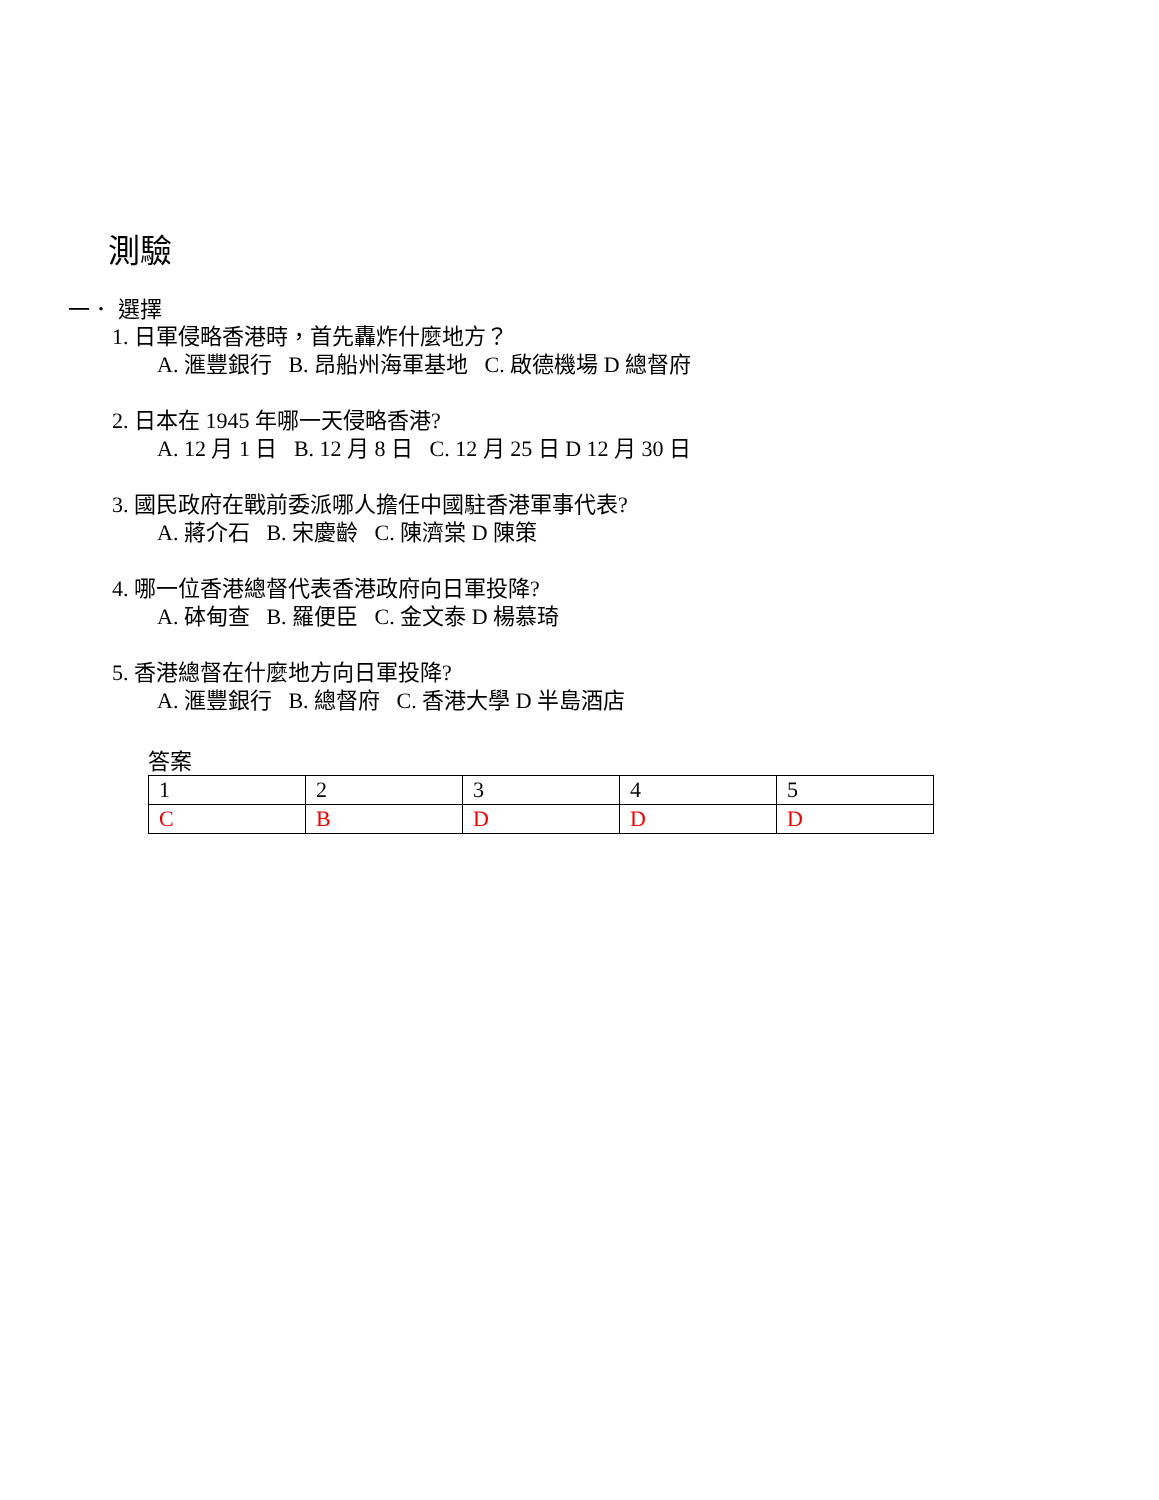測驗
一． 選擇
1. 日軍侵略香港時，首先轟炸什麼地方？
A. 滙豐銀行 B. 昂船州海軍基地 C. 啟德機場 D 總督府
2. 日本在 1945 年哪一天侵略香港?
A. 12 月 1 日 B. 12 月 8 日 C. 12 月 25 日 D 12 月 30 日
3. 國民政府在戰前委派哪人擔任中國駐香港軍事代表?
A. 蔣介石 B. 宋慶齡 C. 陳濟棠 D 陳策
4. 哪一位香港總督代表香港政府向日軍投降?
A. 砵甸查 B. 羅便臣 C. 金文泰 D 楊慕琦
5. 香港總督在什麼地方向日軍投降?
A. 滙豐銀行 B. 總督府 C. 香港大學 D 半島酒店
答案
| 1 | 2 | 3 | 4 | 5 |
| C | B | D | D | D |